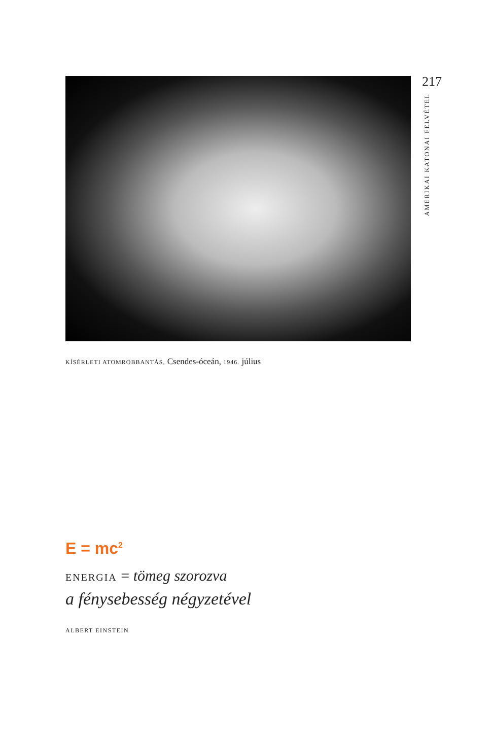217
AMERIKAI KATONAI FELVÉTEL
KÍSÉRLETI ATOMROBBANTÁS, Csendes-óceán, 1946. július
E = mc<sup>2</sup>
ENERGIA = tömeg szorozva
a fénysebesség négyzetével
ALBERT EINSTEIN